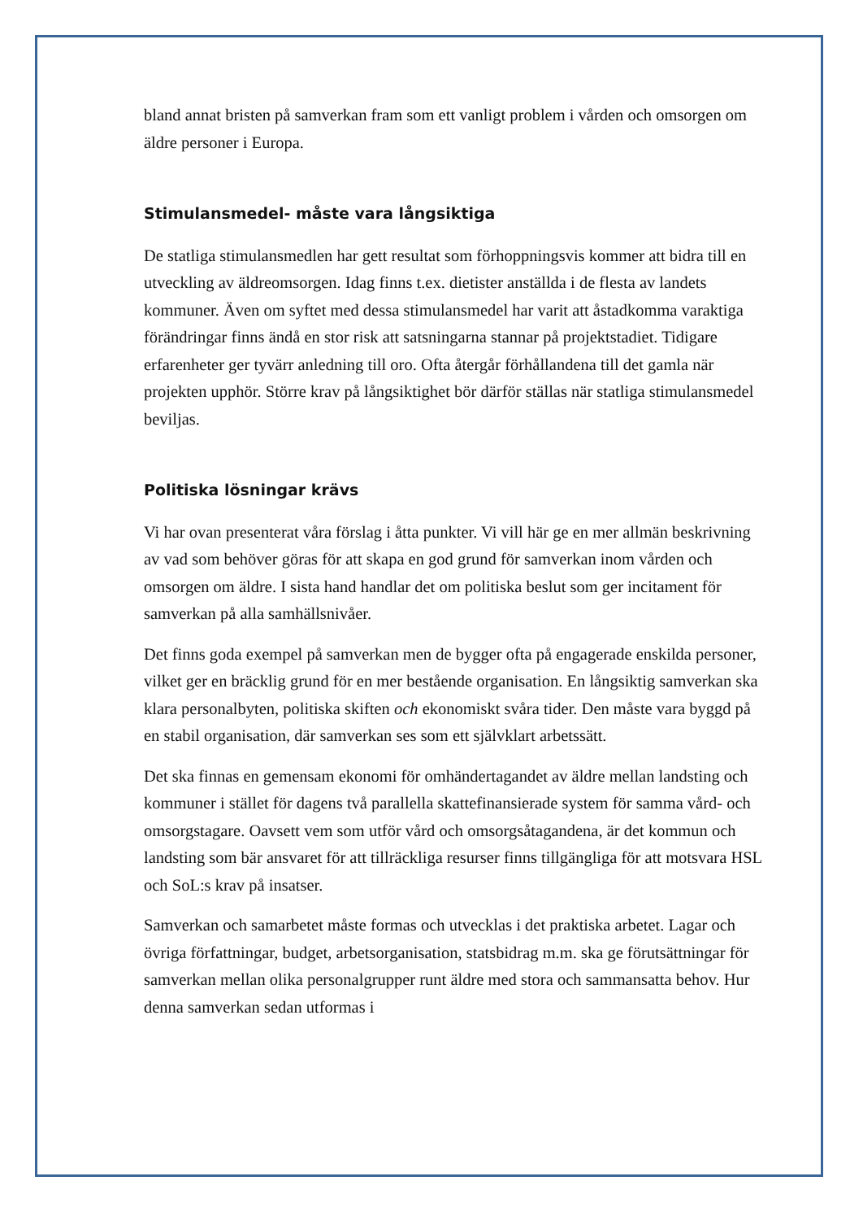bland annat bristen på samverkan fram som ett vanligt problem i vården och omsorgen om äldre personer i Europa.
Stimulansmedel- måste vara långsiktiga
De statliga stimulansmedlen har gett resultat som förhoppningsvis kommer att bidra till en utveckling av äldreomsorgen. Idag finns t.ex. dietister anställda i de flesta av landets kommuner. Även om syftet med dessa stimulansmedel har varit att åstadkomma varaktiga förändringar finns ändå en stor risk att satsningarna stannar på projektstadiet. Tidigare erfarenheter ger tyvärr anledning till oro. Ofta återgår förhållandena till det gamla när projekten upphör. Större krav på långsiktighet bör därför ställas när statliga stimulansmedel beviljas.
Politiska lösningar krävs
Vi har ovan presenterat våra förslag i åtta punkter. Vi vill här ge en mer allmän beskrivning av vad som behöver göras för att skapa en god grund för samverkan inom vården och omsorgen om äldre. I sista hand handlar det om politiska beslut som ger incitament för samverkan på alla samhällsnivåer.
Det finns goda exempel på samverkan men de bygger ofta på engagerade enskilda personer, vilket ger en bräcklig grund för en mer bestående organisation. En långsiktig samverkan ska klara personalbyten, politiska skiften och ekonomiskt svåra tider. Den måste vara byggd på en stabil organisation, där samverkan ses som ett självklart arbetssätt.
Det ska finnas en gemensam ekonomi för omhändertagandet av äldre mellan landsting och kommuner i stället för dagens två parallella skattefinansierade system för samma vård- och omsorgstagare. Oavsett vem som utför vård och omsorgsåtagandena, är det kommun och landsting som bär ansvaret för att tillräckliga resurser finns tillgängliga för att motsvara HSL och SoL:s krav på insatser.
Samverkan och samarbetet måste formas och utvecklas i det praktiska arbetet. Lagar och övriga författningar, budget, arbetsorganisation, statsbidrag m.m. ska ge förutsättningar för samverkan mellan olika personalgrupper runt äldre med stora och sammansatta behov. Hur denna samverkan sedan utformas i